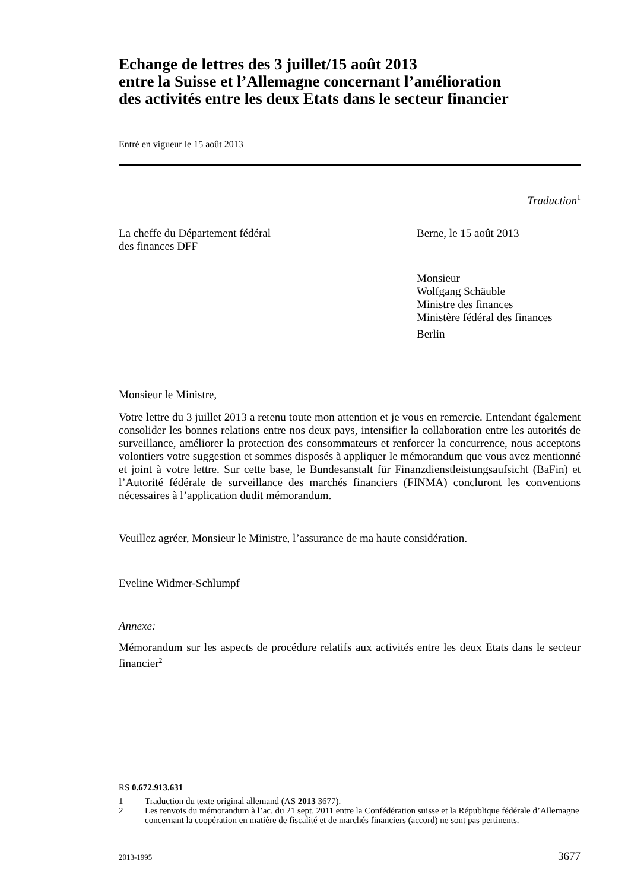Echange de lettres des 3 juillet/15 août 2013
entre la Suisse et l’Allemagne concernant l’amélioration
des activités entre les deux Etats dans le secteur financier
Entré en vigueur le 15 août 2013
Traduction<sup>1</sup>
La cheffe du Département fédéral
des finances DFF
Berne, le 15 août 2013
Monsieur
Wolfgang Schäuble
Ministre des finances
Ministère fédéral des finances
Berlin
Monsieur le Ministre,
Votre lettre du 3 juillet 2013 a retenu toute mon attention et je vous en remercie. Entendant également consolider les bonnes relations entre nos deux pays, intensifier la collaboration entre les autorités de surveillance, améliorer la protection des consommateurs et renforcer la concurrence, nous acceptons volontiers votre suggestion et sommes disposés à appliquer le mémorandum que vous avez mentionné et joint à votre lettre. Sur cette base, le Bundesanstalt für Finanzdienstleistungsaufsicht (BaFin) et l’Autorité fédérale de surveillance des marchés financiers (FINMA) concluront les conventions nécessaires à l’application dudit mémorandum.
Veuillez agréer, Monsieur le Ministre, l’assurance de ma haute considération.
Eveline Widmer-Schlumpf
Annexe:
Mémorandum sur les aspects de procédure relatifs aux activités entre les deux Etats dans le secteur financier<sup>2</sup>
RS 0.672.913.631
1 Traduction du texte original allemand (AS 2013 3677).
2 Les renvois du mémorandum à l’ac. du 21 sept. 2011 entre la Confédération suisse et la République fédérale d’Allemagne concernant la coopération en matière de fiscalité et de marchés financiers (accord) ne sont pas pertinents.
2013-1995 3677